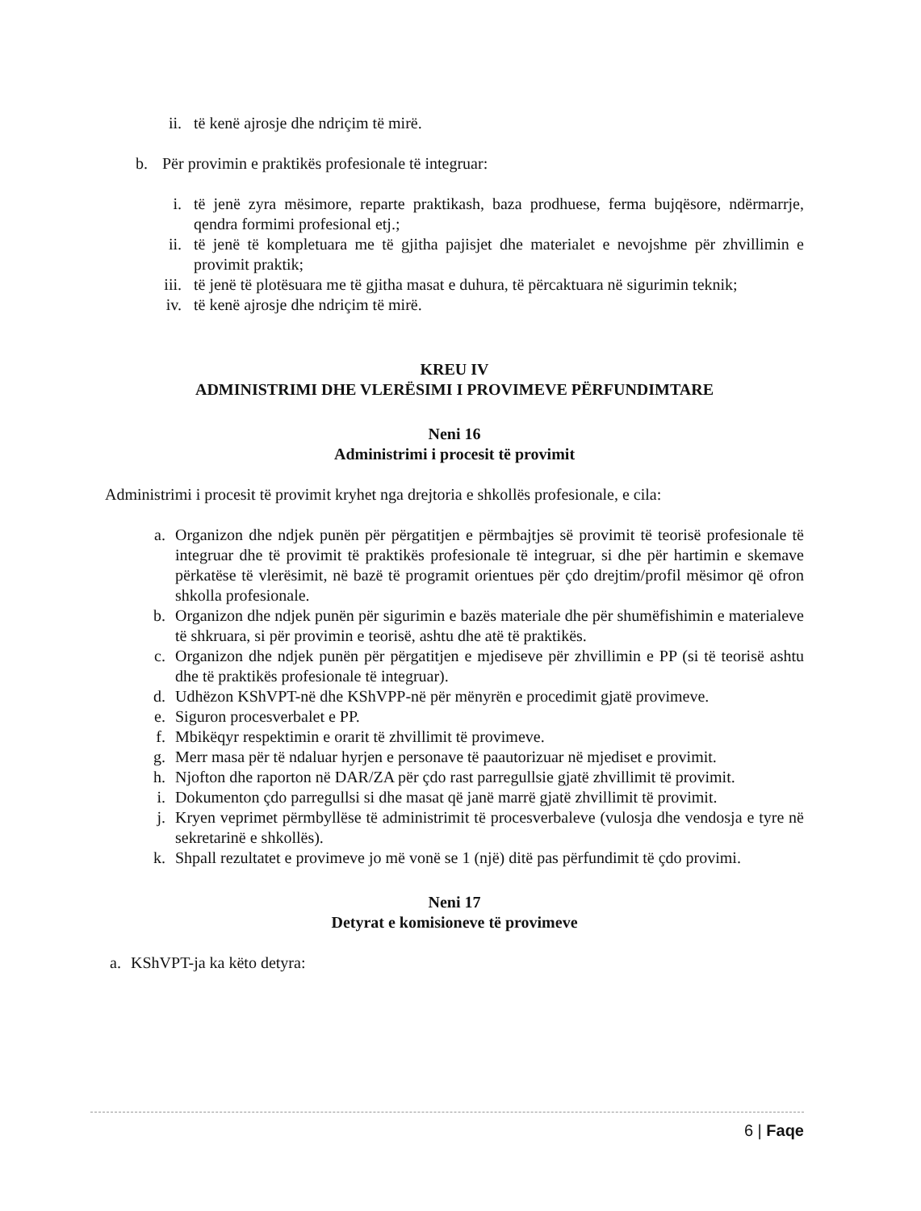ii. të kenë ajrosje dhe ndriçim të mirë.
b. Për provimin e praktikës profesionale të integruar:
i. të jenë zyra mësimore, reparte praktikash, baza prodhuese, ferma bujqësore, ndërmarrje, qendra formimi profesional etj.;
ii. të jenë të kompletuara me të gjitha pajisjet dhe materialet e nevojshme për zhvillimin e provimit praktik;
iii. të jenë të plotësuara me të gjitha masat e duhura, të përcaktuara në sigurimin teknik;
iv. të kenë ajrosje dhe ndriçim të mirë.
KREU IV
ADMINISTRIMI DHE VLERËSIMI I PROVIMEVE PËRFUNDIMTARE
Neni 16
Administrimi i procesit të provimit
Administrimi i procesit të provimit kryhet nga drejtoria e shkollës profesionale, e cila:
a. Organizon dhe ndjek punën për përgatitjen e përmbajtjes së provimit të teorisë profesionale të integruar dhe të provimit të praktikës profesionale të integruar, si dhe për hartimin e skemave përkatëse të vlerësimit, në bazë të programit orientues për çdo drejtim/profil mësimor që ofron shkolla profesionale.
b. Organizon dhe ndjek punën për sigurimin e bazës materiale dhe për shumëfishimin e materialeve të shkruara, si për provimin e teorisë, ashtu dhe atë të praktikës.
c. Organizon dhe ndjek punën për përgatitjen e mjediseve për zhvillimin e PP (si të teorisë ashtu dhe të praktikës profesionale të integruar).
d. Udhëzon KShVPT-në dhe KShVPP-në për mënyrën e procedimit gjatë provimeve.
e. Siguron procesverbalet e PP.
f. Mbikëqyr respektimin e orarit të zhvillimit të provimeve.
g. Merr masa për të ndaluar hyrjen e personave të paautorizuar në mjediset e provimit.
h. Njofton dhe raporton në DAR/ZA për çdo rast parregullsie gjatë zhvillimit të provimit.
i. Dokumenton çdo parregullsi si dhe masat që janë marrë gjatë zhvillimit të provimit.
j. Kryen veprimet përmbyllëse të administrimit të procesverbaleve (vulosja dhe vendosja e tyre në sekretarinë e shkollës).
k. Shpall rezultatet e provimeve jo më vonë se 1 (një) ditë pas përfundimit të çdo provimi.
Neni 17
Detyrat e komisioneve të provimeve
a. KShVPT-ja ka këto detyra:
6 | Faqe